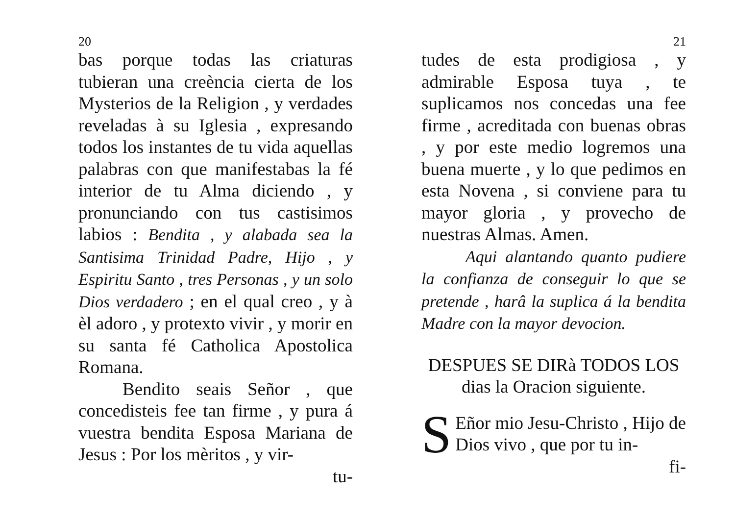20
bas porque todas las criaturas tubieran una creència cierta de los Mysterios de la Religion , y verdades reveladas à su Iglesia , expresando todos los instantes de tu vida aquellas palabras con que manifestabas la fé interior de tu Alma diciendo , y pronunciando con tus castisimos labios : Bendita , y alabada sea la Santisima Trinidad Padre, Hijo , y Espiritu Santo , tres Personas , y un solo Dios verdadero ; en el qual creo , y à èl adoro , y protexto vivir , y morir en su santa fé Catholica Apostolica Romana.
Bendito seais Señor , que concedisteis fee tan firme , y pura á vuestra bendita Esposa Mariana de Jesus : Por los mèritos , y vir-
tu-
21
tudes de esta prodigiosa , y admirable Esposa tuya , te suplicamos nos concedas una fee firme , acreditada con buenas obras , y por este medio logremos una buena muerte , y lo que pedimos en esta Novena , si conviene para tu mayor gloria , y provecho de nuestras Almas. Amen.
Aqui alantando quanto pudiere la confianza de conseguir lo que se pretende , harâ la suplica á la bendita Madre con la mayor devocion.
DESPUES SE DIRà TODOS LOS dias la Oracion siguiente.
SEñor mio Jesu-Christo , Hijo de Dios vivo , que por tu in-
fi-